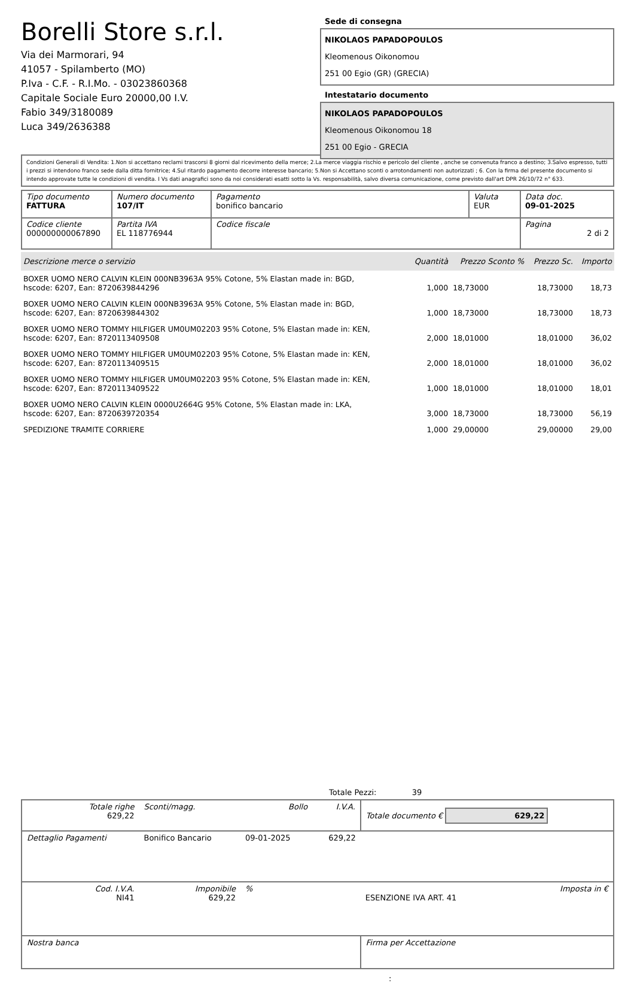Borelli Store s.r.l.
Via dei Marmorari, 94
41057 - Spilamberto (MO)
P.Iva - C.F. - R.I.Mo. - 03023860368
Capitale Sociale Euro 20000,00 I.V.
Fabio 349/3180089
Luca 349/2636388
Sede di consegna
NIKOLAOS PAPADOPOULOS
Kleomenous Oikonomou
251 00 Egio (GR) (GRECIA)
Intestatario documento
NIKOLAOS PAPADOPOULOS
Kleomenous Oikonomou 18
251 00 Egio - GRECIA
Condizioni Generali di Vendita: 1.Non si accettano reclami trascorsi 8 giorni dal ricevimento della merce; 2.La merce viaggia rischio e pericolo del cliente , anche se convenuta franco a destino; 3.Salvo espresso, tutti i prezzi si intendono franco sede dalla ditta fornitrice; 4.Sul ritardo pagamento decorre interesse bancario; 5.Non si Accettano sconti o arrotondamenti non autorizzati ; 6. Con la firma del presente documento si intendo approvate tutte le condizioni di vendita. I Vs dati anagrafici sono da noi considerati esatti sotto la Vs. responsabilità, salvo diversa comunicazione, come previsto dall'art DPR 26/10/72 n° 633.
| Tipo documento FATTURA | Numero documento 107/IT | Pagamento bonifico bancario | Valuta EUR | Data doc. 09-01-2025 |
| Codice cliente 000000000067890 | Partita IVA EL 118776944 | Codice fiscale | | Pagina 2 di 2 |
| Descrizione merce o servizio | Quantità | Prezzo Sconto % | Prezzo Sc. | Importo |
| --- | --- | --- | --- | --- |
| BOXER UOMO NERO CALVIN KLEIN 000NB3963A 95% Cotone, 5% Elastan made in: BGD, hscode: 6207, Ean: 8720639844296 | 1,000 | 18,73000 | 18,73000 | 18,73 |
| BOXER UOMO NERO CALVIN KLEIN 000NB3963A 95% Cotone, 5% Elastan made in: BGD, hscode: 6207, Ean: 8720639844302 | 1,000 | 18,73000 | 18,73000 | 18,73 |
| BOXER UOMO NERO TOMMY HILFIGER UM0UM02203 95% Cotone, 5% Elastan made in: KEN, hscode: 6207, Ean: 8720113409508 | 2,000 | 18,01000 | 18,01000 | 36,02 |
| BOXER UOMO NERO TOMMY HILFIGER UM0UM02203 95% Cotone, 5% Elastan made in: KEN, hscode: 6207, Ean: 8720113409515 | 2,000 | 18,01000 | 18,01000 | 36,02 |
| BOXER UOMO NERO TOMMY HILFIGER UM0UM02203 95% Cotone, 5% Elastan made in: KEN, hscode: 6207, Ean: 8720113409522 | 1,000 | 18,01000 | 18,01000 | 18,01 |
| BOXER UOMO NERO CALVIN KLEIN 0000U2664G 95% Cotone, 5% Elastan made in: LKA, hscode: 6207, Ean: 8720639720354 | 3,000 | 18,73000 | 18,73000 | 56,19 |
| SPEDIZIONE TRAMITE CORRIERE | 1,000 | 29,00000 | 29,00000 | 29,00 |
Totale Pezzi: 39
| Totale righe 629,22 | Sconti/magg. | Bollo | I.V.A. | Totale documento € 629,22 | |
| Dettaglio Pagamenti | Bonifico Bancario | 09-01-2025 | 629,22 | | |
| Cod. I.V.A. NI41 | Imponibile 629,22 | % | | ESENZIONE IVA ART. 41 | Imposta in € |
| Nostra banca | | | | Firma per Accettazione | |
: